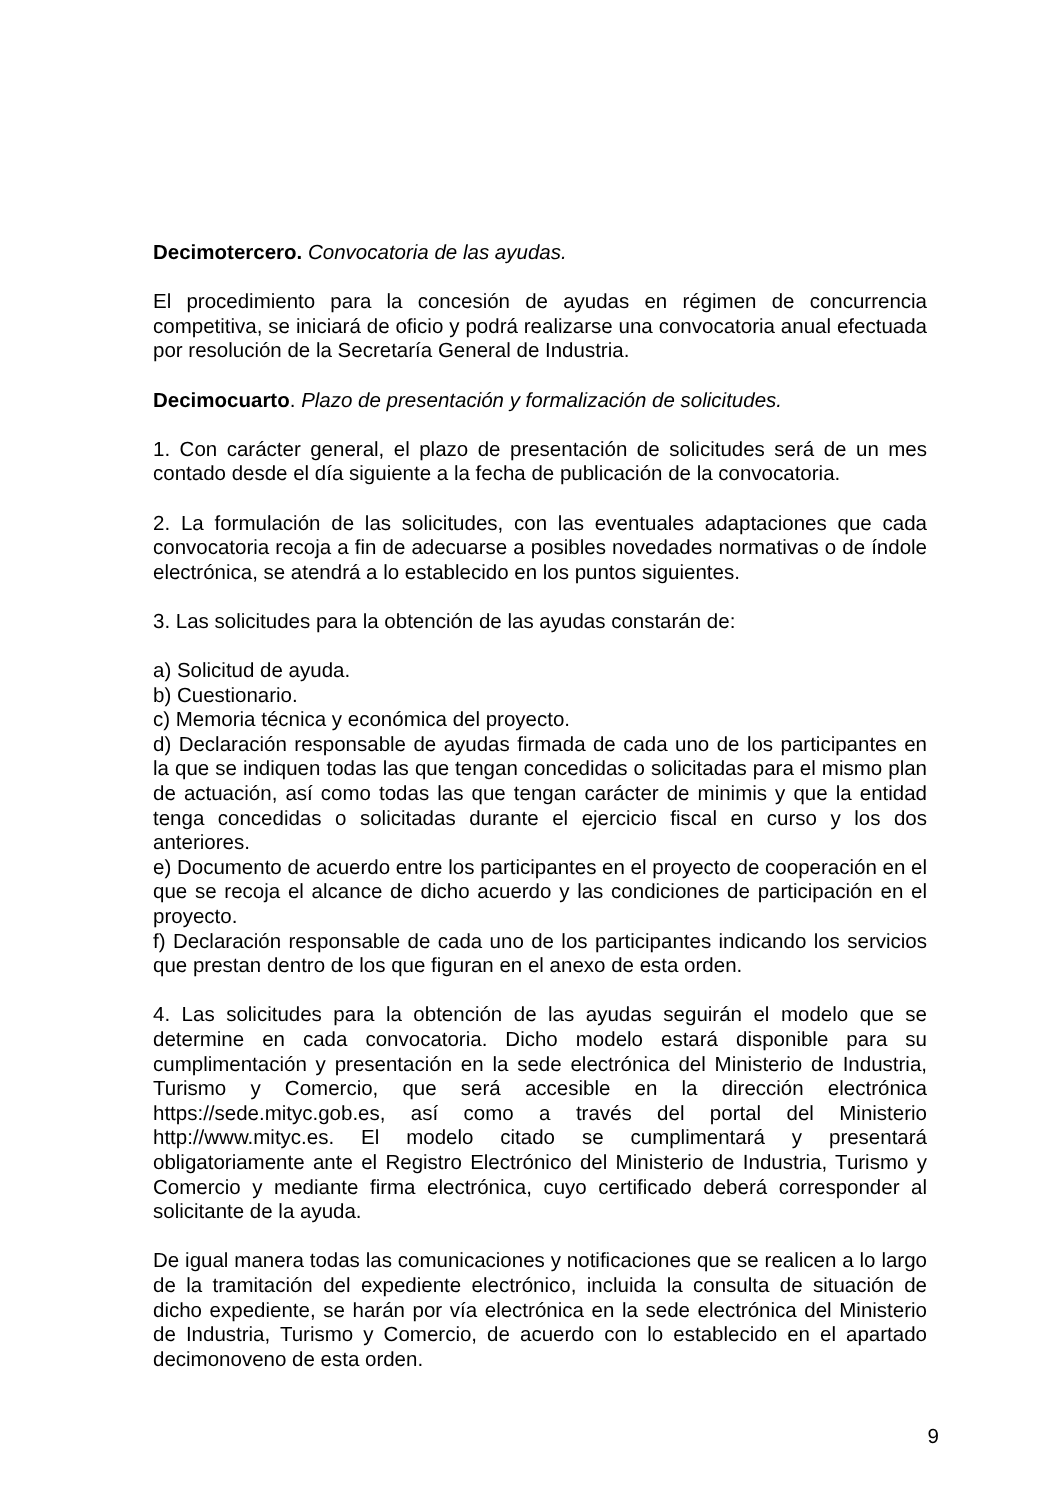Decimotercero. Convocatoria de las ayudas.
El procedimiento para la concesión de ayudas en régimen de concurrencia competitiva, se iniciará de oficio y podrá realizarse una convocatoria anual efectuada por resolución de la Secretaría General de Industria.
Decimocuarto. Plazo de presentación y formalización de solicitudes.
1. Con carácter general, el plazo de presentación de solicitudes será de un mes contado desde el día siguiente a la fecha de publicación de la convocatoria.
2. La formulación de las solicitudes, con las eventuales adaptaciones que cada convocatoria recoja a fin de adecuarse a posibles novedades normativas o de índole electrónica, se atendrá a lo establecido en los puntos siguientes.
3. Las solicitudes para la obtención de las ayudas constarán de:
a) Solicitud de ayuda.
b) Cuestionario.
c) Memoria técnica y económica del proyecto.
d) Declaración responsable de ayudas firmada de cada uno de los participantes en la que se indiquen todas las que tengan concedidas o solicitadas para el mismo plan de actuación, así como todas las que tengan carácter de minimis y que la entidad tenga concedidas o solicitadas durante el ejercicio fiscal en curso y los dos anteriores.
e) Documento de acuerdo entre los participantes en el proyecto de cooperación en el que se recoja el alcance de dicho acuerdo y las condiciones de participación en el proyecto.
f) Declaración responsable de cada uno de los participantes indicando los servicios que prestan dentro de los que figuran en el anexo de esta orden.
4. Las solicitudes para la obtención de las ayudas seguirán el modelo que se determine en cada convocatoria. Dicho modelo estará disponible para su cumplimentación y presentación en la sede electrónica del Ministerio de Industria, Turismo y Comercio, que será accesible en la dirección electrónica https://sede.mityc.gob.es, así como a través del portal del Ministerio http://www.mityc.es. El modelo citado se cumplimentará y presentará obligatoriamente ante el Registro Electrónico del Ministerio de Industria, Turismo y Comercio y mediante firma electrónica, cuyo certificado deberá corresponder al solicitante de la ayuda.
De igual manera todas las comunicaciones y notificaciones que se realicen a lo largo de la tramitación del expediente electrónico, incluida la consulta de situación de dicho expediente, se harán por vía electrónica en la sede electrónica del Ministerio de Industria, Turismo y Comercio, de acuerdo con lo establecido en el apartado decimonoveno de esta orden.
9